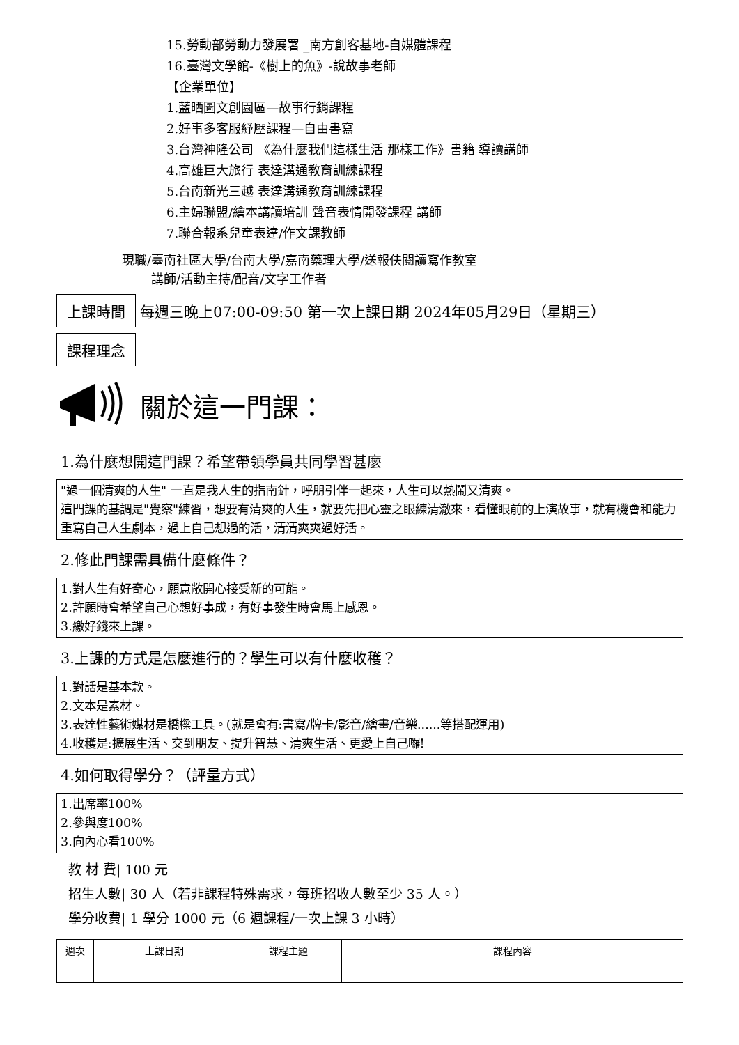15.勞動部勞動力發展署 _南方創客基地-自媒體課程
16.臺灣文學館-《樹上的魚》-說故事老師
【企業單位】
1.藍晒圖文創園區—故事行銷課程
2.好事多客服紓壓課程—自由書寫
3.台灣神隆公司 《為什麼我們這樣生活 那樣工作》書籍 導讀講師
4.高雄巨大旅行 表達溝通教育訓練課程
5.台南新光三越 表達溝通教育訓練課程
6.主婦聯盟/繪本講讀培訓 聲音表情開發課程 講師
7.聯合報系兒童表達/作文課教師
現職/ 臺南社區大學/台南大學/嘉南藥理大學/送報伕閱讀寫作教室
講師/活動主持/配音/文字工作者
上課時間 每週三晚上07:00-09:50 第一次上課日期 2024年05月29日（星期三）
課程理念
關於這一門課：
1.為什麼想開這門課？希望帶領學員共同學習甚麼
"過一個清爽的人生" 一直是我人生的指南針，呼朋引伴一起來，人生可以熱鬧又清爽。
這門課的基調是"覺察"練習，想要有清爽的人生，就要先把心靈之眼練清澈來，看懂眼前的上演故事，就有機會和能力重寫自己人生劇本，過上自己想過的活，清清爽爽過好活。
2.修此門課需具備什麼條件？
1.對人生有好奇心，願意敞開心接受新的可能。
2.許願時會希望自己心想好事成，有好事發生時會馬上感恩。
3.繳好錢來上課。
3.上課的方式是怎麼進行的？學生可以有什麼收穫？
1.對話是基本款。
2.文本是素材。
3.表達性藝術媒材是橋樑工具。(就是會有:書寫/牌卡/影音/繪畫/音樂......等搭配運用)
4.收穫是:擴展生活、交到朋友、提升智慧、清爽生活、更愛上自己囉!
4.如何取得學分？（評量方式）
1.出席率100%
2.參與度100%
3.向內心看100%
教 材 費| 100 元
招生人數| 30 人（若非課程特殊需求，每班招收人數至少 35 人。）
學分收費| 1 學分 1000 元（6 週課程/一次上課 3 小時）
| 週次 | 上課日期 | 課程主題 | 課程內容 |
| --- | --- | --- | --- |